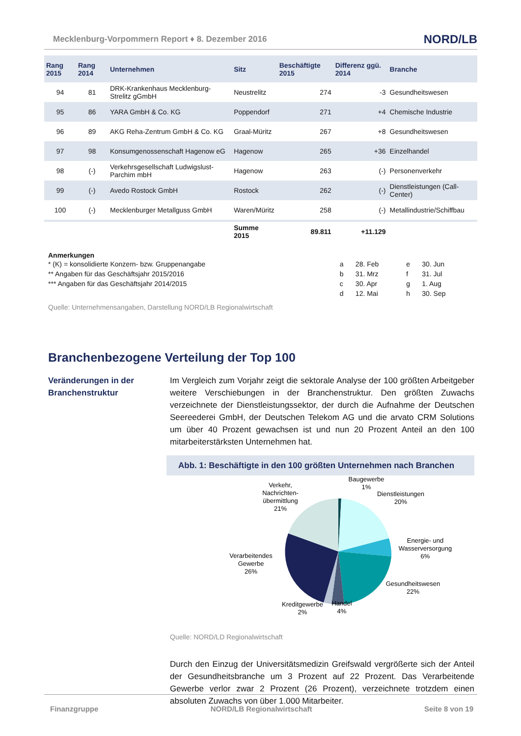Mecklenburg-Vorpommern Report ♦ 8. Dezember 2016 NORD/LB
| Rang 2015 | Rang 2014 | Unternehmen | Sitz | Beschäftigte 2015 | Differenz ggü. 2014 | Branche |
| --- | --- | --- | --- | --- | --- | --- |
| 94 | 81 | DRK-Krankenhaus Mecklenburg-Strelitz gGmbH | Neustrelitz | 274 | -3 | Gesundheitswesen |
| 95 | 86 | YARA GmbH & Co. KG | Poppendorf | 271 | +4 | Chemische Industrie |
| 96 | 89 | AKG Reha-Zentrum GmbH & Co. KG | Graal-Müritz | 267 | +8 | Gesundheitswesen |
| 97 | 98 | Konsumgenossenschaft Hagenow eG | Hagenow | 265 | +36 | Einzelhandel |
| 98 | (-) | Verkehrsgesellschaft Ludwigslust-Parchim mbH | Hagenow | 263 | (-) | Personenverkehr |
| 99 | (-) | Avedo Rostock GmbH | Rostock | 262 | (-) | Dienstleistungen (Call-Center) |
| 100 | (-) | Mecklenburger Metallguss GmbH | Waren/Müritz | 258 | (-) | Metallindustrie/Schiffbau |
| | | | Summe 2015 | 89.811 | +11.129 | |
Anmerkungen
| * (K) = konsolidierte Konzern- bzw. Gruppenangabe | a | 28. Feb | e | 30. Jun |
| ** Angaben für das Geschäftsjahr 2015/2016 | b | 31. Mrz | f | 31. Jul |
| *** Angaben für das Geschäftsjahr 2014/2015 | c | 30. Apr | g | 1. Aug |
| | d | 12. Mai | h | 30. Sep |
Quelle: Unternehmensangaben, Darstellung NORD/LB Regionalwirtschaft
Branchenbezogene Verteilung der Top 100
Veränderungen in der Branchenstruktur
Im Vergleich zum Vorjahr zeigt die sektorale Analyse der 100 größten Arbeitgeber weitere Verschiebungen in der Branchenstruktur. Den größten Zuwachs verzeichnete der Dienstleistungssektor, der durch die Aufnahme der Deutschen Seereederei GmbH, der Deutschen Telekom AG und die arvato CRM Solutions um über 40 Prozent gewachsen ist und nun 20 Prozent Anteil an den 100 mitarbeiterstärksten Unternehmen hat.
Abb. 1: Beschäftigte in den 100 größten Unternehmen nach Branchen
Baugewerbe
1%
Dienstleistungen
20%
Verkehr,
Nachrichten-
übermittlung
21%
Energie- und
Wasserversorgung
6%
Verarbeitendes
Gewerbe
26%
Gesundheitswesen
22%
Kreditgewerbe
2%
Handel
4%
Quelle: NORD/LD Regionalwirtschaft
Durch den Einzug der Universitätsmedizin Greifswald vergrößerte sich der Anteil der Gesundheitsbranche um 3 Prozent auf 22 Prozent. Das Verarbeitende Gewerbe verlor zwar 2 Prozent (26 Prozent), verzeichnete trotzdem einen absoluten Zuwachs von über 1.000 Mitarbeiter.
Finanzgruppe NORD/LB Regionalwirtschaft Seite 8 von 19